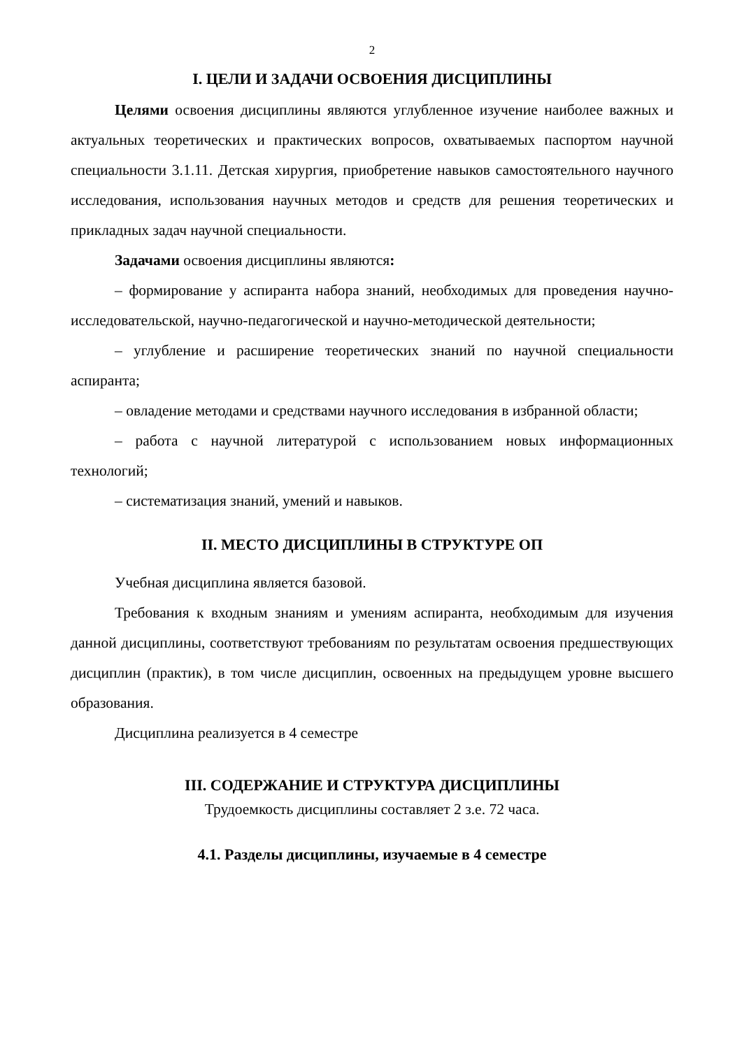2
I. ЦЕЛИ И ЗАДАЧИ ОСВОЕНИЯ ДИСЦИПЛИНЫ
Целями освоения дисциплины являются углубленное изучение наиболее важных и актуальных теоретических и практических вопросов, охватываемых паспортом научной специальности 3.1.11. Детская хирургия, приобретение навыков самостоятельного научного исследования, использования научных методов и средств для решения теоретических и прикладных задач научной специальности.
Задачами освоения дисциплины являются:
– формирование у аспиранта набора знаний, необходимых для проведения научно-исследовательской, научно-педагогической и научно-методической деятельности;
– углубление и расширение теоретических знаний по научной специальности аспиранта;
– овладение методами и средствами научного исследования в избранной области;
– работа с научной литературой с использованием новых информационных технологий;
– систематизация знаний, умений и навыков.
II. МЕСТО ДИСЦИПЛИНЫ В СТРУКТУРЕ ОП
Учебная дисциплина является базовой.
Требования к входным знаниям и умениям аспиранта, необходимым для изучения данной дисциплины, соответствуют требованиям по результатам освоения предшествующих дисциплин (практик), в том числе дисциплин, освоенных на предыдущем уровне высшего образования.
Дисциплина реализуется в 4 семестре
III. СОДЕРЖАНИЕ И СТРУКТУРА ДИСЦИПЛИНЫ
Трудоемкость дисциплины составляет 2 з.е. 72 часа.
4.1. Разделы дисциплины, изучаемые в 4 семестре